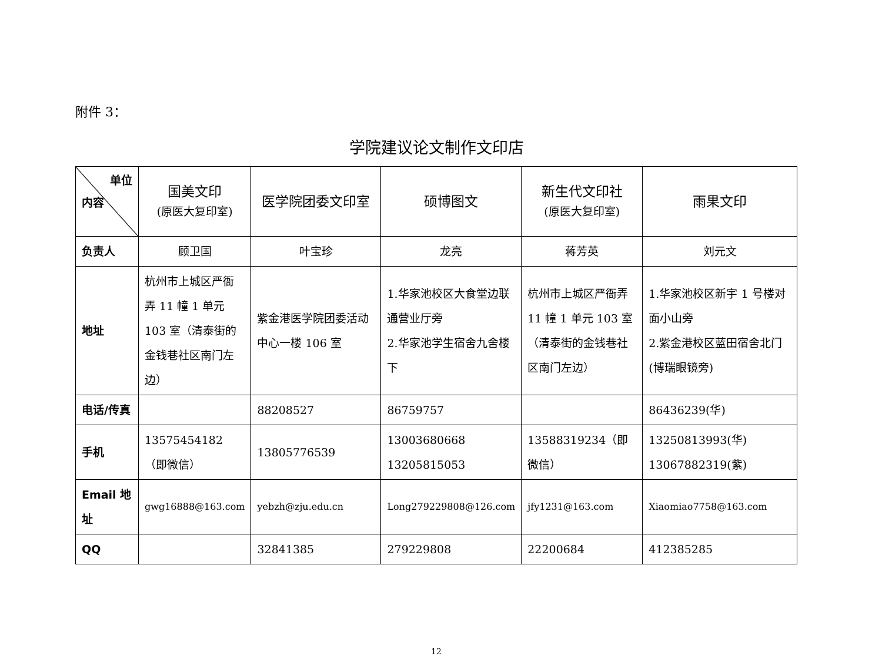附件 3：
学院建议论文制作文印店
| 单位 内容 | 国美文印 (原医大复印室) | 医学院团委文印室 | 硕博图文 | 新生代文印社 (原医大复印室) | 雨果文印 |
| 负责人 | 顾卫国 | 叶宝珍 | 龙亮 | 蒋芳英 | 刘元文 |
| 地址 | 杭州市上城区严衙弄 11 幢 1 单元 103 室（清泰街的金钱巷社区南门左边） | 紫金港医学院团委活动中心一楼 106 室 | 1.华家池校区大食堂边联通营业厅旁 2.华家池学生宿舍九舍楼下 | 杭州市上城区严衙弄 11 幢 1 单元 103 室（清泰街的金钱巷社区南门左边） | 1.华家池校区新宇 1 号楼对面小山旁 2.紫金港校区蓝田宿舍北门(博瑞眼镜旁) |
| 电话/传真 | | 88208527 | 86759757 | | 86436239(华) |
| 手机 | 13575454182（即微信） | 13805776539 | 13003680668 13205815053 | 13588319234（即微信） | 13250813993(华) 13067882319(紫) |
| Email 地址 | gwg16888@163.com | yebzh@zju.edu.cn | Long279229808@126.com | jfy1231@163.com | Xiaomiao7758@163.com |
| QQ | | 32841385 | 279229808 | 22200684 | 412385285 |
12